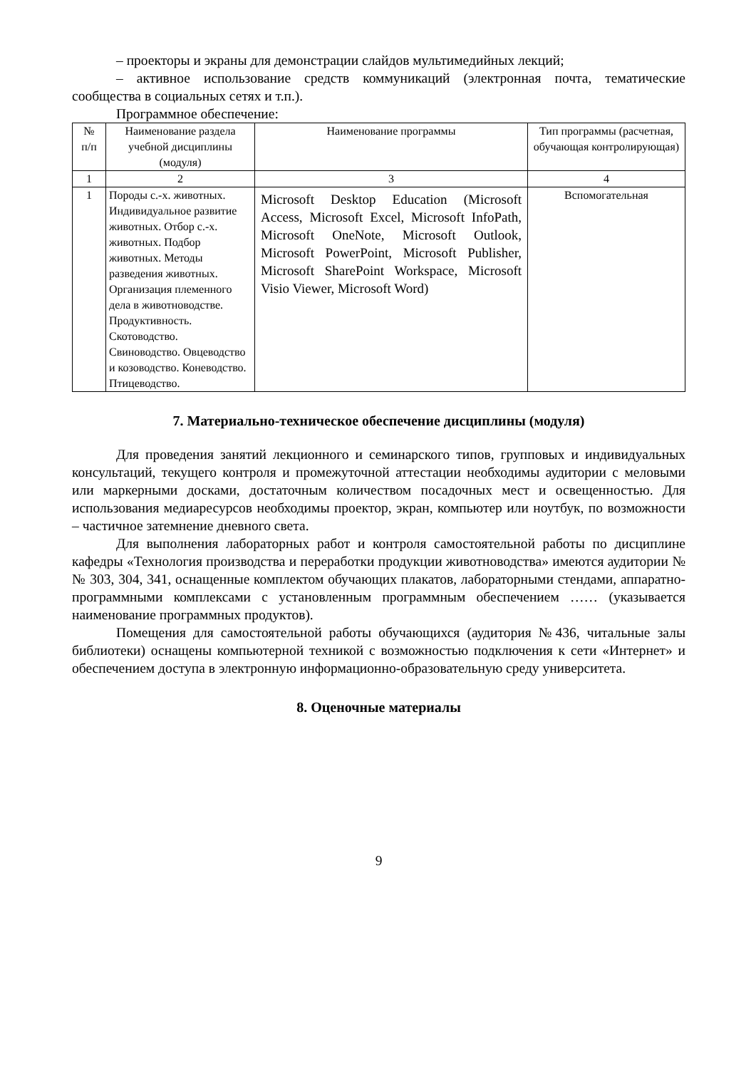– проекторы и экраны для демонстрации слайдов мультимедийных лекций;
– активное использование средств коммуникаций (электронная почта, тематические сообщества в социальных сетях и т.п.).
Программное обеспечение:
| № п/п | Наименование раздела учебной дисциплины (модуля) | Наименование программы | Тип программы (расчетная, обучающая контролирующая) |
| 1 | 2 | 3 | 4 |
| 1 | Породы с.-х. животных. Индивидуальное развитие животных. Отбор с.-х. животных. Подбор животных. Методы разведения животных. Организация племенного дела в животноводстве. Продуктивность. Скотоводство. Свиноводство. Овцеводство и козоводство. Коневодство. Птицеводство. | Microsoft Desktop Education (Microsoft Access, Microsoft Excel, Microsoft InfoPath, Microsoft OneNote, Microsoft Outlook, Microsoft PowerPoint, Microsoft Publisher, Microsoft SharePoint Workspace, Microsoft Visio Viewer, Microsoft Word) | Вспомогательная |
7. Материально-техническое обеспечение дисциплины (модуля)
Для проведения занятий лекционного и семинарского типов, групповых и индивидуальных консультаций, текущего контроля и промежуточной аттестации необходимы аудитории с меловыми или маркерными досками, достаточным количеством посадочных мест и освещенностью. Для использования медиаресурсов необходимы проектор, экран, компьютер или ноутбук, по возможности – частичное затемнение дневного света.
Для выполнения лабораторных работ и контроля самостоятельной работы по дисциплине кафедры «Технология производства и переработки продукции животноводства» имеются аудитории №№ 303, 304, 341, оснащенные комплектом обучающих плакатов, лабораторными стендами, аппаратно-программными комплексами с установленным программным обеспечением …… (указывается наименование программных продуктов).
Помещения для самостоятельной работы обучающихся (аудитория №436, читальные залы библиотеки) оснащены компьютерной техникой с возможностью подключения к сети «Интернет» и обеспечением доступа в электронную информационно-образовательную среду университета.
8. Оценочные материалы
9